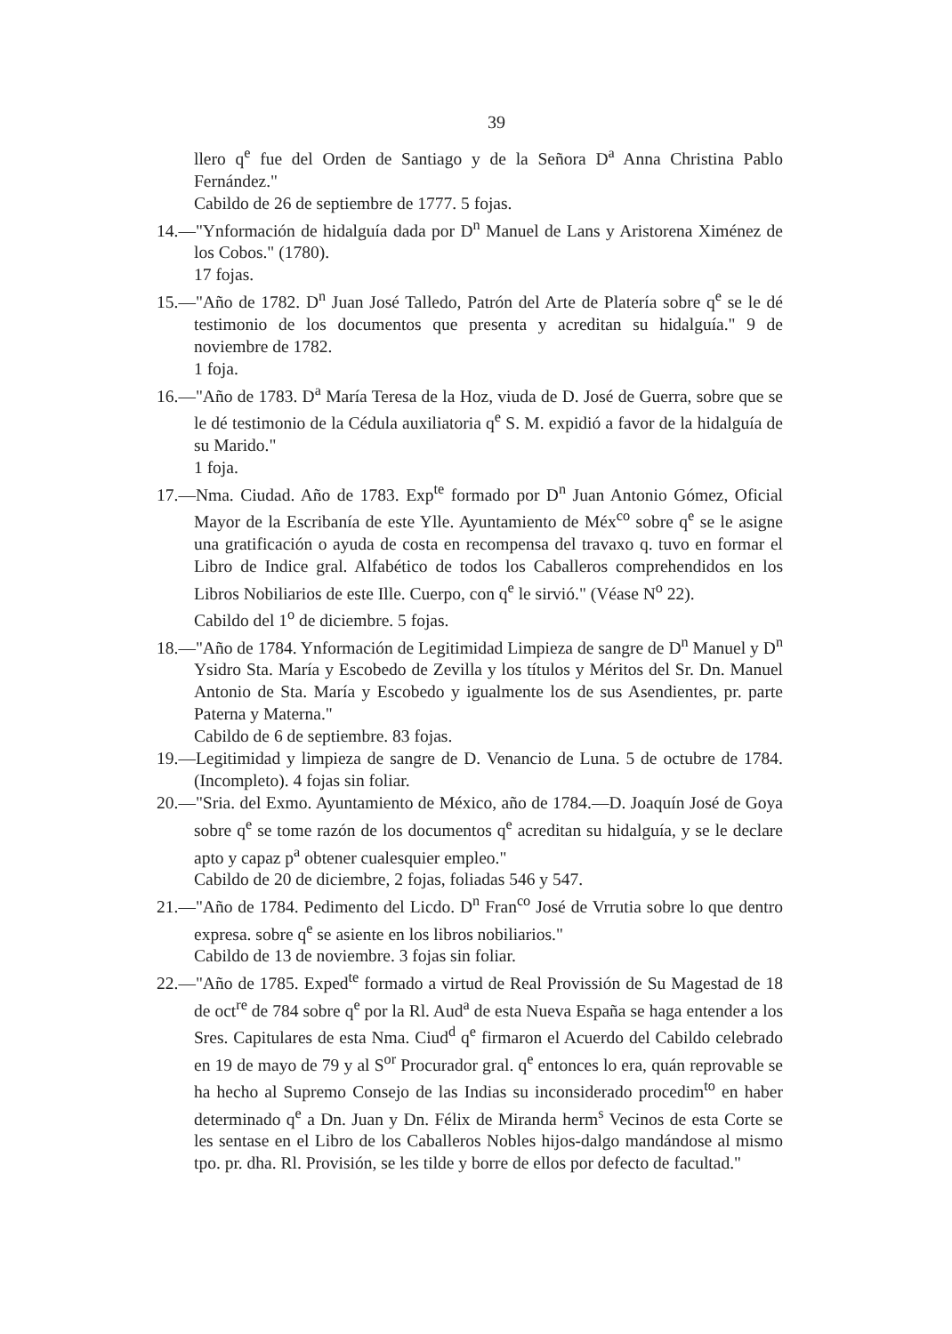39
llero q<sup>e</sup> fue del Orden de Santiago y de la Señora D<sup>a</sup> Anna Christina Pablo Fernández."
Cabildo de 26 de septiembre de 1777. 5 fojas.
14.—"Ynformación de hidalguía dada por D<sup>n</sup> Manuel de Lans y Aristorena Ximénez de los Cobos." (1780).
17 fojas.
15.—"Año de 1782. D<sup>n</sup> Juan José Talledo, Patrón del Arte de Platería sobre q<sup>e</sup> se le dé testimonio de los documentos que presenta y acreditan su hidalguía." 9 de noviembre de 1782.
1 foja.
16.—"Año de 1783. D<sup>a</sup> María Teresa de la Hoz, viuda de D. José de Guerra, sobre que se le dé testimonio de la Cédula auxiliatoria q<sup>e</sup> S. M. expidió a favor de la hidalguía de su Marido."
1 foja.
17.—Nma. Ciudad. Año de 1783. Exp<sup>te</sup> formado por D<sup>n</sup> Juan Antonio Gómez, Oficial Mayor de la Escribanía de este Ylle. Ayuntamiento de Méx<sup>co</sup> sobre q<sup>e</sup> se le asigne una gratificación o ayuda de costa en recompensa del travaxo q. tuvo en formar el Libro de Indice gral. Alfabético de todos los Caballeros comprehendidos en los Libros Nobiliarios de este Ille. Cuerpo, con q<sup>e</sup> le sirvió." (Véase N<sup>o</sup> 22).
Cabildo del 1<sup>o</sup> de diciembre. 5 fojas.
18.—"Año de 1784. Ynformación de Legitimidad Limpieza de sangre de D<sup>n</sup> Manuel y D<sup>n</sup> Ysidro Sta. María y Escobedo de Zevilla y los títulos y Méritos del Sr. Dn. Manuel Antonio de Sta. María y Escobedo y igualmente los de sus Asendientes, pr. parte Paterna y Materna."
Cabildo de 6 de septiembre. 83 fojas.
19.—Legitimidad y limpieza de sangre de D. Venancio de Luna. 5 de octubre de 1784. (Incompleto). 4 fojas sin foliar.
20.—"Sria. del Exmo. Ayuntamiento de México, año de 1784.—D. Joaquín José de Goya sobre q<sup>e</sup> se tome razón de los documentos q<sup>e</sup> acreditan su hidalguía, y se le declare apto y capaz p<sup>a</sup> obtener cualesquier empleo."
Cabildo de 20 de diciembre, 2 fojas, foliadas 546 y 547.
21.—"Año de 1784. Pedimento del Licdo. D<sup>n</sup> Fran<sup>co</sup> José de Vrrutia sobre lo que dentro expresa. sobre q<sup>e</sup> se asiente en los libros nobiliarios."
Cabildo de 13 de noviembre. 3 fojas sin foliar.
22.—"Año de 1785. Exped<sup>te</sup> formado a virtud de Real Provissión de Su Magestad de 18 de oct<sup>re</sup> de 784 sobre q<sup>e</sup> por la Rl. Aud<sup>a</sup> de esta Nueva España se haga entender a los Sres. Capitulares de esta Nma. Ciud<sup>d</sup> q<sup>e</sup> firmaron el Acuerdo del Cabildo celebrado en 19 de mayo de 79 y al S<sup>or</sup> Procurador gral. q<sup>e</sup> entonces lo era, quán reprovable se ha hecho al Supremo Consejo de las Indias su inconsiderado procedim<sup>to</sup> en haber determinado q<sup>e</sup> a Dn. Juan y Dn. Félix de Miranda herm<sup>s</sup> Vecinos de esta Corte se les sentase en el Libro de los Caballeros Nobles hijos-dalgo mandándose al mismo tpo. pr. dha. Rl. Provisión, se les tilde y borre de ellos por defecto de facultad."